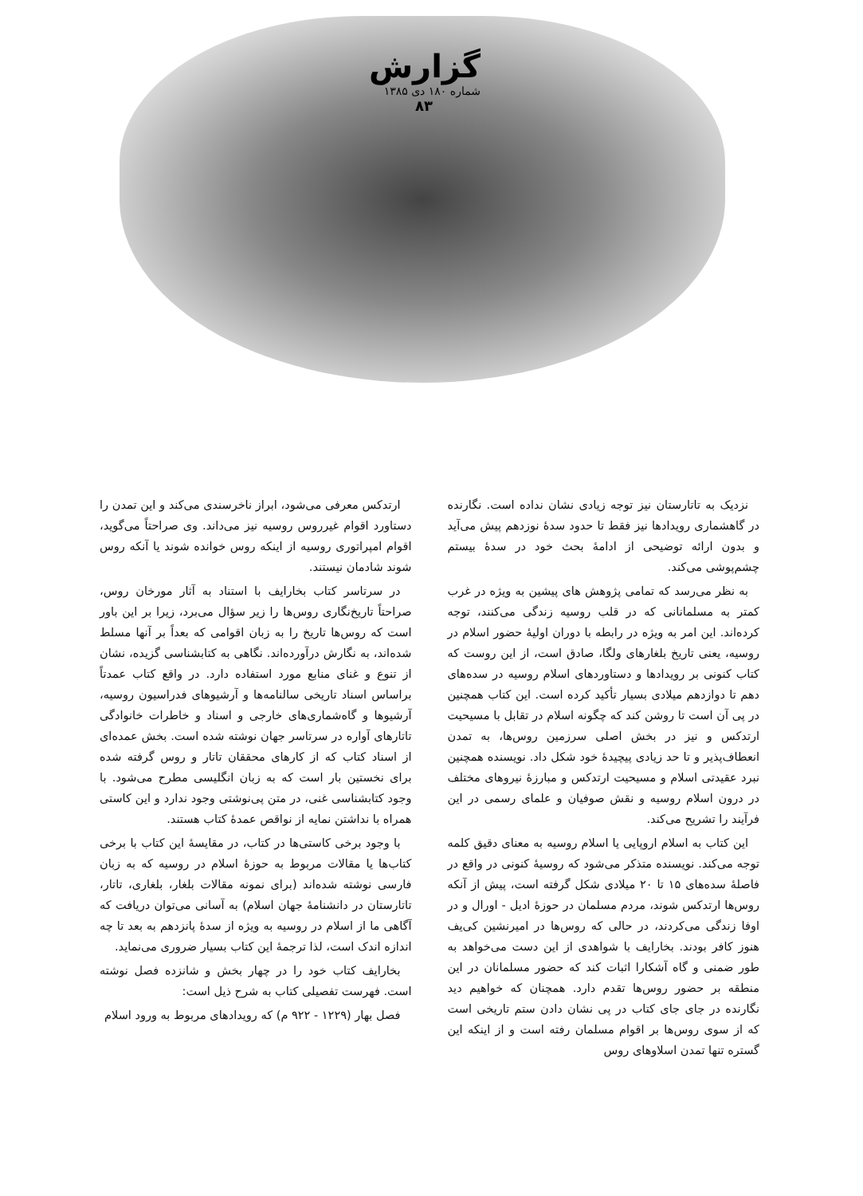گزارش
شماره ۱۸۰ دی ۱۳۸۵
۸۳
نزدیک به تاتارستان نیز توجه زیادی نشان نداده است. نگارنده در گاهشماری رویدادها نیز فقط تا حدود سدهٔ نوزدهم پیش می‌آید و بدون ارائه توضیحی از ادامهٔ بحث خود در سدهٔ بیستم چشم‌پوشی می‌کند.
به نظر می‌رسد که تمامی پژوهش های پیشین به ویژه در غرب کمتر به مسلمانانی که در قلب روسیه زندگی می‌کنند، توجه کرده‌اند. این امر به ویژه در رابطه با دوران اولیهٔ حضور اسلام در روسیه، یعنی تاریخ بلغارهای ولگا، صادق است، از این روست که کتاب کنونی بر رویدادها و دستاوردهای اسلام روسیه در سده‌های دهم تا دوازدهم میلادی بسیار تأکید کرده است. این کتاب همچنین در پی آن است تا روشن کند که چگونه اسلام در تقابل با مسیحیت ارتدکس و نیز در بخش اصلی سرزمین روس‌ها، به تمدن انعطاف‌پذیر و تا حد زیادی پیچیدهٔ خود شکل داد. نویسنده همچنین نبرد عقیدتی اسلام و مسیحیت ارتدکس و مبارزهٔ نیروهای مختلف در درون اسلام روسیه و نقش صوفیان و علمای رسمی در این فرآیند را تشریح می‌کند.
این کتاب به اسلام اروپایی یا اسلام روسیه به معنای دقیق کلمه توجه می‌کند. نویسنده متذکر می‌شود که روسیهٔ کنونی در واقع در فاصلهٔ سده‌های ۱۵ تا ۲۰ میلادی شکل گرفته است، پیش از آنکه روس‌ها ارتدکس شوند، مردم مسلمان در حوزهٔ ادیل - اورال و در اوفا زندگی می‌کردند، در حالی که روس‌ها در امیرنشین کی‌یف هنوز کافر بودند. بخارایف با شواهدی از این دست می‌خواهد به طور ضمنی و گاه آشکارا اثبات کند که حضور مسلمانان در این منطقه بر حضور روس‌ها تقدم دارد. همچنان که خواهیم دید نگارنده در جای جای کتاب در پی نشان دادن ستم تاریخی است که از سوی روس‌ها بر اقوام مسلمان رفته است و از اینکه این گستره تنها تمدن اسلاوهای روس
ارتدکس معرفی می‌شود، ابراز ناخرسندی می‌کند و این تمدن را دستاورد اقوام غیرروس روسیه نیز می‌داند. وی صراحتاً می‌گوید، اقوام امپراتوری روسیه از اینکه روس خوانده شوند یا آنکه روس شوند شادمان نیستند.
در سرتاسر کتاب بخارایف با استناد به آثار مورخان روس، صراحتاً تاریخ‌نگاری روس‌ها را زیر سؤال می‌برد، زیرا بر این باور است که روس‌ها تاریخ را به زبان اقوامی که بعداً بر آنها مسلط شده‌اند، به نگارش درآورده‌اند. نگاهی به کتابشناسی گزیده، نشان از تنوع و غنای منابع مورد استفاده دارد. در واقع کتاب عمدتاً براساس اسناد تاریخی سالنامه‌ها و آرشیوهای فدراسیون روسیه، آرشیوها و گاه‌شماری‌های خارجی و اسناد و خاطرات خانوادگی تاتارهای آواره در سرتاسر جهان نوشته شده است. بخش عمده‌ای از اسناد کتاب که از کارهای محققان تاتار و روس گرفته شده برای نخستین بار است که به زبان انگلیسی مطرح می‌شود. با وجود کتابشناسی غنی، در متن پی‌نوشتی وجود ندارد و این کاستی همراه با نداشتن نمایه از نواقص عمدهٔ کتاب هستند.
با وجود برخی کاستی‌ها در کتاب، در مقایسهٔ این کتاب با برخی کتاب‌ها یا مقالات مربوط به حوزهٔ اسلام در روسیه که به زبان فارسی نوشته شده‌اند (برای نمونه مقالات بلغار، بلغاری، تاتار، تاتارستان در دانشنامهٔ جهان اسلام) به آسانی می‌توان دریافت که آگاهی ما از اسلام در روسیه به ویژه از سدهٔ پانزدهم به بعد تا چه اندازه اندک است، لذا ترجمهٔ این کتاب بسیار ضروری می‌نماید.
بخارایف کتاب خود را در چهار بخش و شانزده فصل نوشته است. فهرست تفصیلی کتاب به شرح ذیل است:
فصل بهار (۱۲۲۹ - ۹۲۲ م) که رویدادهای مربوط به ورود اسلام